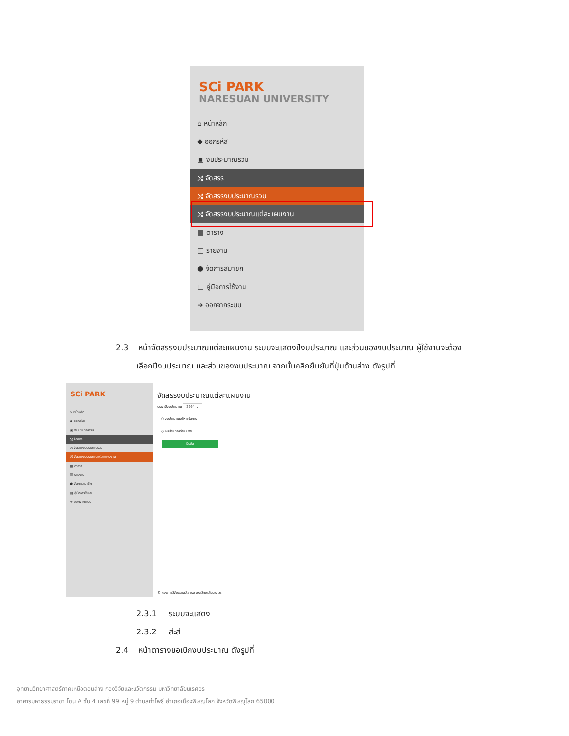SCi PARK
NARESUAN UNIVERSITY
⌂ หน้าหลัก
◆ ออกรหัส
▣ งบประมาณรวม
⤮ จัดสรร
⤮ จัดสรรงบประมาณรวม
⤮ จัดสรรงบประมาณแต่ละแผนงาน
▦ ตาราง
▥ รายงาน
● จัดการสมาชิก
▤ คู่มือการใช้งาน
➜ ออกจากระบบ
2.3 หน้าจัดสรรงบประมาณแต่ละแผนงาน ระบบจะแสดงปีงบประมาณ และส่วนของงบประมาณ ผู้ใช้งานจะต้อง
เลือกปีงบประมาณ และส่วนของงบประมาณ จากนั้นคลิกยืนยันที่ปุ่มด้านล่าง ดังรูปที่
SCi PARK
⌂ หน้าหลัก
◆ ออกรหัส
▣ งบประมาณรวม
⤮ จัดสรร
⤮ จัดสรรงบประมาณรวม
⤮ จัดสรรงบประมาณแต่ละแผนงาน
▦ ตาราง
▥ รายงาน
● จัดการสมาชิก
▤ คู่มือการใช้งาน
➜ ออกจากระบบ
จัดสรรงบประมาณแต่ละแผนงาน
ประจำปีงบประมาณ 2564 ⌄
○ งบประมาณบริหารจัดการ
○ งบประมาณดำเนินงาน
ยืนยัน
© กองการวิจัยและนวัตกรรม มหาวิทยาลัยนเรศวร
2.3.1 ระบบจะแสดง
2.3.2 ส่ะส่
2.4 หน้าตารางขอเบิกงบประมาณ ดังรูปที่
อุทยานวิทยาศาสตร์ภาคเหนือตอนล่าง กองวิจัยและนวัตกรรม มหาวิทยาลัยนเรศวร
อาคารมหาธรรมราชา โซน A ชั้น 4 เลขที่ 99 หมู่ 9 ตำบลท่าโพธิ์ อำเภอเมืองพิษณุโลก จังหวัดพิษณุโลก 65000